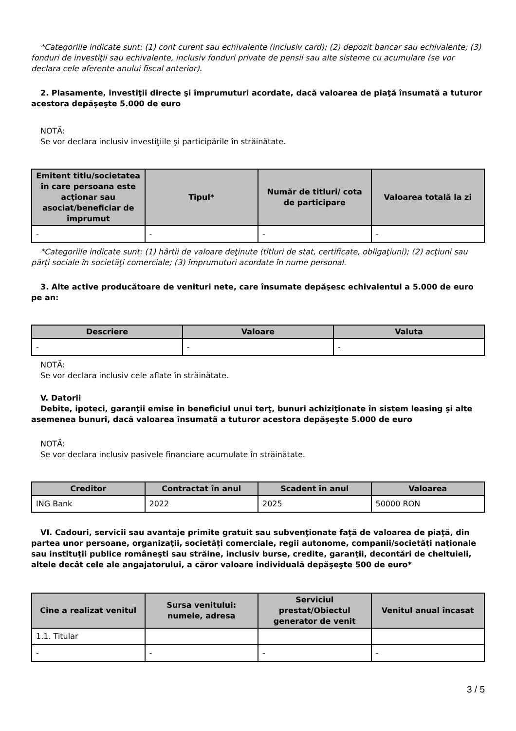*Categoriile indicate sunt: (1) cont curent sau echivalente (inclusiv card); (2) depozit bancar sau echivalente; (3) fonduri de investiţii sau echivalente, inclusiv fonduri private de pensii sau alte sisteme cu acumulare (se vor declara cele aferente anului fiscal anterior).
2. Plasamente, investiţii directe şi împrumuturi acordate, dacă valoarea de piaţă însumată a tuturor acestora depăşeşte 5.000 de euro
NOTĂ:
Se vor declara inclusiv investiţiile şi participările în străinătate.
| Emitent titlu/societatea în care persoana este acţionar sau asociat/beneficiar de împrumut | Tipul* | Număr de titluri/ cota de participare | Valoarea totală la zi |
| --- | --- | --- | --- |
| - | - | - | - |
*Categoriile indicate sunt: (1) hârtii de valoare deţinute (titluri de stat, certificate, obligaţiuni); (2) acţiuni sau părţi sociale în societăţi comerciale; (3) împrumuturi acordate în nume personal.
3. Alte active producătoare de venituri nete, care însumate depăşesc echivalentul a 5.000 de euro pe an:
| Descriere | Valoare | Valuta |
| --- | --- | --- |
| - | - | - |
NOTĂ:
Se vor declara inclusiv cele aflate în străinătate.
V. Datorii
Debite, ipoteci, garanţii emise în beneficiul unui terţ, bunuri achiziţionate în sistem leasing şi alte asemenea bunuri, dacă valoarea însumată a tuturor acestora depăşeşte 5.000 de euro
NOTĂ:
Se vor declara inclusiv pasivele financiare acumulate în străinătate.
| Creditor | Contractat în anul | Scadent în anul | Valoarea |
| --- | --- | --- | --- |
| ING Bank | 2022 | 2025 | 50000 RON |
VI. Cadouri, servicii sau avantaje primite gratuit sau subvenţionate faţă de valoarea de piaţă, din partea unor persoane, organizaţii, societăţi comerciale, regii autonome, companii/societăţi naţionale sau instituţii publice româneşti sau străine, inclusiv burse, credite, garanţii, decontări de cheltuieli, altele decât cele ale angajatorului, a căror valoare individuală depăşeşte 500 de euro*
| Cine a realizat venitul | Sursa venitului: numele, adresa | Serviciul prestat/Obiectul generator de venit | Venitul anual încasat |
| --- | --- | --- | --- |
| 1.1. Titular | | | |
| - | - | - | - |
3 / 5